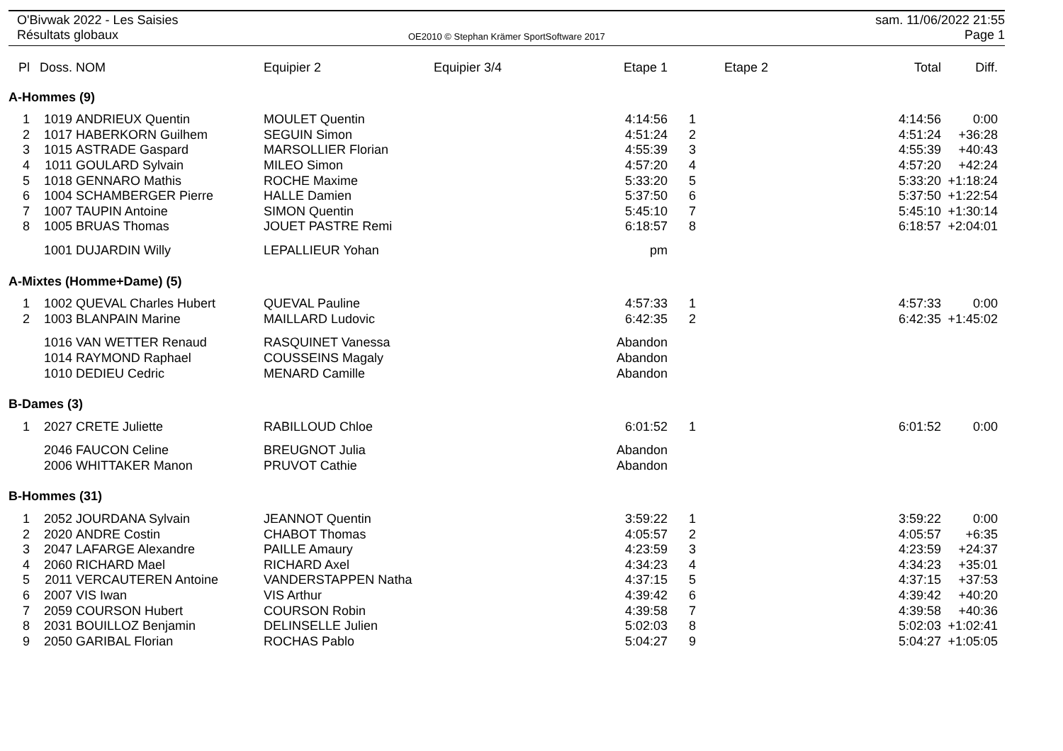O'Bivwak 2022 - Les Saisies
Résultats globaux
OE2010 © Stephan Krämer SportSoftware 2017
sam. 11/06/2022 21:55
Page 1
| Pl | Doss. | NOM | Equipier 2 | Equipier 3/4 | Etape 1 | | Etape 2 | Total | Diff. |
| --- | --- | --- | --- | --- | --- | --- | --- | --- | --- |
| A-Hommes (9) | | | | | | | | | |
| 1 | 1019 | ANDRIEUX Quentin | MOULET Quentin | | 4:14:56 | 1 | | 4:14:56 | 0:00 |
| 2 | 1017 | HABERKORN Guilhem | SEGUIN Simon | | 4:51:24 | 2 | | 4:51:24 | +36:28 |
| 3 | 1015 | ASTRADE Gaspard | MARSOLLIER Florian | | 4:55:39 | 3 | | 4:55:39 | +40:43 |
| 4 | 1011 | GOULARD Sylvain | MILEO Simon | | 4:57:20 | 4 | | 4:57:20 | +42:24 |
| 5 | 1018 | GENNARO Mathis | ROCHE Maxime | | 5:33:20 | 5 | | 5:33:20 | +1:18:24 |
| 6 | 1004 | SCHAMBERGER Pierre | HALLE Damien | | 5:37:50 | 6 | | 5:37:50 | +1:22:54 |
| 7 | 1007 | TAUPIN Antoine | SIMON Quentin | | 5:45:10 | 7 | | 5:45:10 | +1:30:14 |
| 8 | 1005 | BRUAS Thomas | JOUET PASTRE Remi | | 6:18:57 | 8 | | 6:18:57 | +2:04:01 |
| | 1001 | DUJARDIN Willy | LEPALLIEUR Yohan | | pm | | | | |
| A-Mixtes (Homme+Dame) (5) | | | | | | | | | |
| 1 | 1002 | QUEVAL Charles Hubert | QUEVAL Pauline | | 4:57:33 | 1 | | 4:57:33 | 0:00 |
| 2 | 1003 | BLANPAIN Marine | MAILLARD Ludovic | | 6:42:35 | 2 | | 6:42:35 | +1:45:02 |
| | 1016 | VAN WETTER Renaud | RASQUINET Vanessa | | Abandon | | | | |
| | 1014 | RAYMOND Raphael | COUSSEINS Magaly | | Abandon | | | | |
| | 1010 | DEDIEU Cedric | MENARD Camille | | Abandon | | | | |
| B-Dames (3) | | | | | | | | | |
| 1 | 2027 | CRETE Juliette | RABILLOUD Chloe | | 6:01:52 | 1 | | 6:01:52 | 0:00 |
| | 2046 | FAUCON Celine | BREUGNOT Julia | | Abandon | | | | |
| | 2006 | WHITTAKER Manon | PRUVOT Cathie | | Abandon | | | | |
| B-Hommes (31) | | | | | | | | | |
| 1 | 2052 | JOURDANA Sylvain | JEANNOT Quentin | | 3:59:22 | 1 | | 3:59:22 | 0:00 |
| 2 | 2020 | ANDRE Costin | CHABOT Thomas | | 4:05:57 | 2 | | 4:05:57 | +6:35 |
| 3 | 2047 | LAFARGE Alexandre | PAILLE Amaury | | 4:23:59 | 3 | | 4:23:59 | +24:37 |
| 4 | 2060 | RICHARD Mael | RICHARD Axel | | 4:34:23 | 4 | | 4:34:23 | +35:01 |
| 5 | 2011 | VERCAUTEREN Antoine | VANDERSTAPPEN Natha | | 4:37:15 | 5 | | 4:37:15 | +37:53 |
| 6 | 2007 | VIS Iwan | VIS Arthur | | 4:39:42 | 6 | | 4:39:42 | +40:20 |
| 7 | 2059 | COURSON Hubert | COURSON Robin | | 4:39:58 | 7 | | 4:39:58 | +40:36 |
| 8 | 2031 | BOUILLOZ Benjamin | DELINSELLE Julien | | 5:02:03 | 8 | | 5:02:03 | +1:02:41 |
| 9 | 2050 | GARIBAL Florian | ROCHAS Pablo | | 5:04:27 | 9 | | 5:04:27 | +1:05:05 |